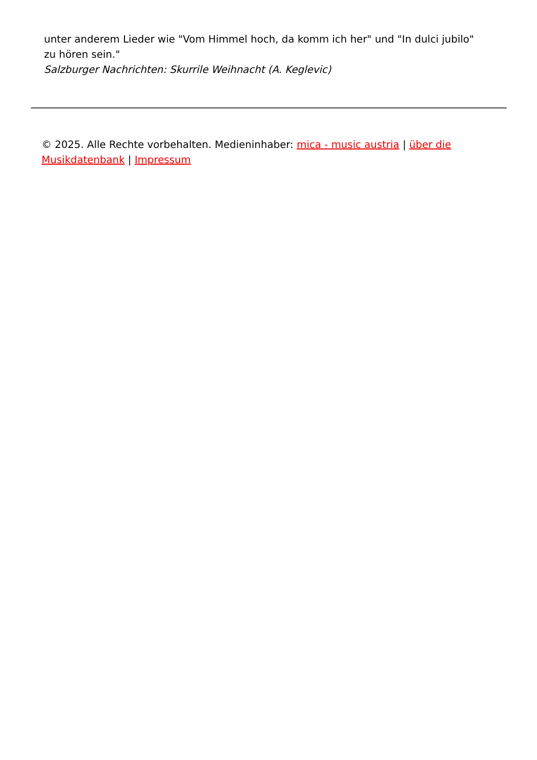unter anderem Lieder wie "Vom Himmel hoch, da komm ich her" und "In dulci jubilo" zu hören sein."
Salzburger Nachrichten: Skurrile Weihnacht (A. Keglevic)
© 2025. Alle Rechte vorbehalten. Medieninhaber: mica - music austria | über die Musikdatenbank | Impressum